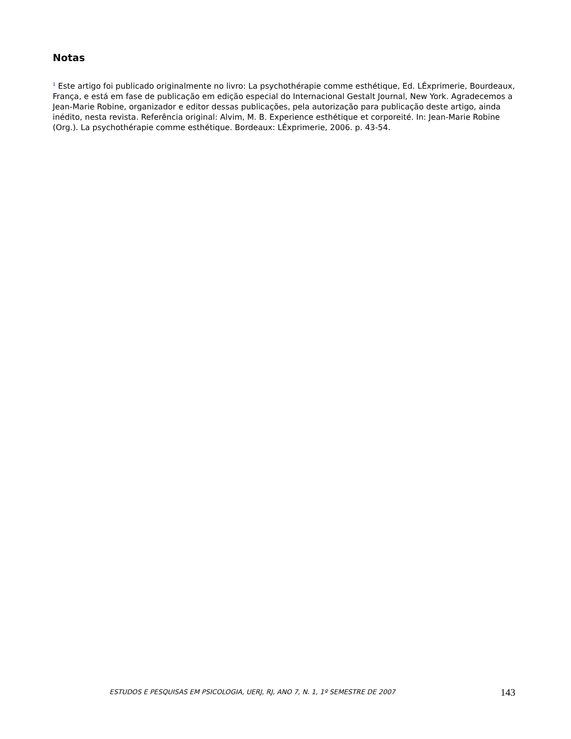Notas
<sup>1</sup> Este artigo foi publicado originalmente no livro: La psychothérapie comme esthétique, Ed. LÉxprimerie, Bourdeaux, França, e está em fase de publicação em edição especial do Internacional Gestalt Journal, New York. Agradecemos a Jean-Marie Robine, organizador e editor dessas publicações, pela autorização para publicação deste artigo, ainda inédito, nesta revista. Referência original: Alvim, M. B. Experience esthétique et corporeité. In: Jean-Marie Robine (Org.). La psychothérapie comme esthétique. Bordeaux: LÉxprimerie, 2006. p. 43-54.
ESTUDOS E PESQUISAS EM PSICOLOGIA, UERJ, RJ, ANO 7, N. 1, 1º SEMESTRE DE 2007 143